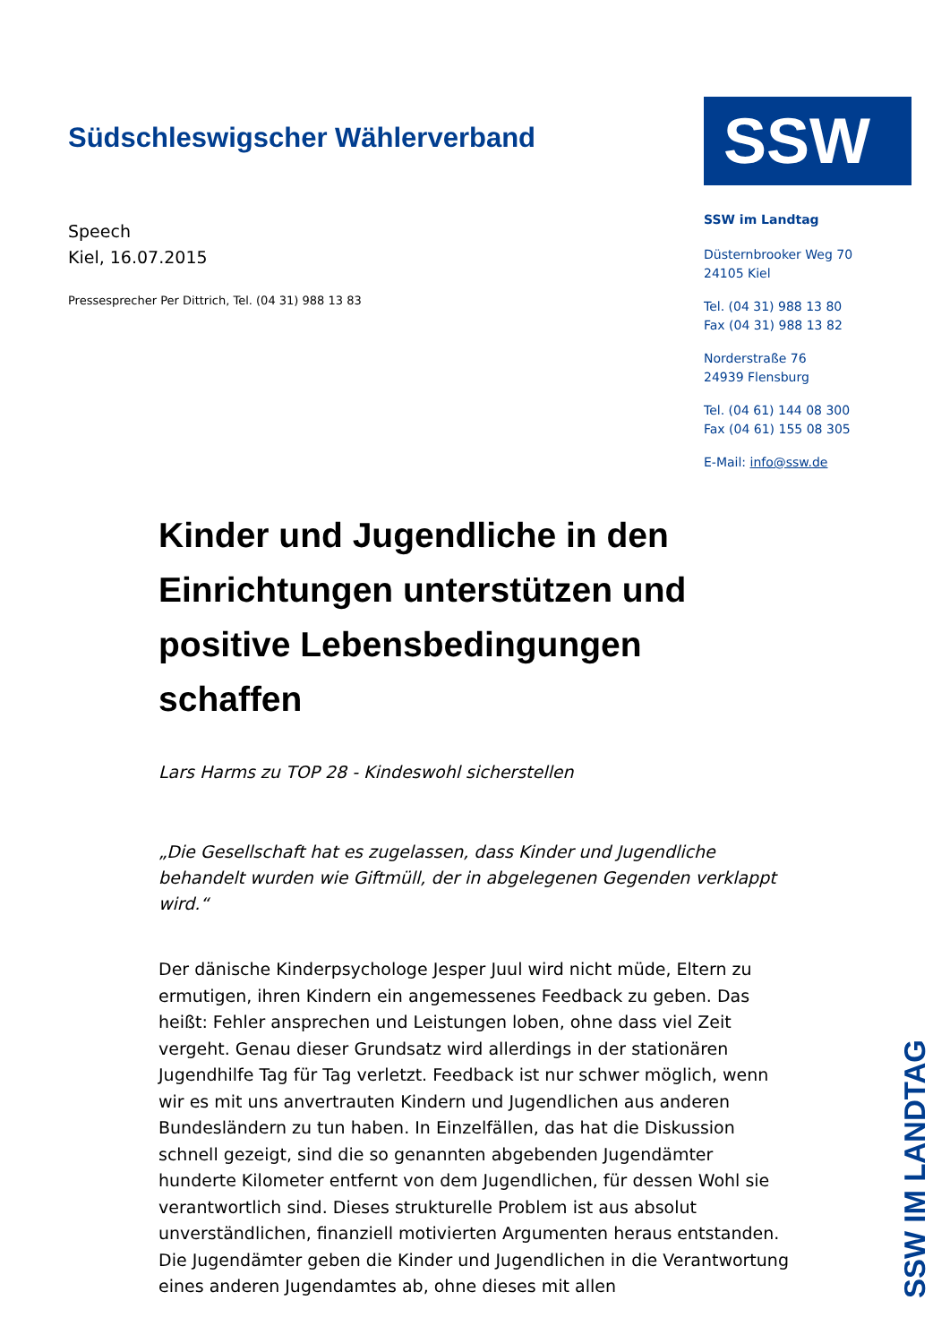Südschleswigscher Wählerverband
Speech
Kiel, 16.07.2015
Pressesprecher Per Dittrich, Tel. (04 31) 988 13 83
SSW
SSW im Landtag
Düsternbrooker Weg 70
24105 Kiel
Tel. (04 31) 988 13 80
Fax (04 31) 988 13 82
Norderstraße 76
24939 Flensburg
Tel. (04 61) 144 08 300
Fax (04 61) 155 08 305
E-Mail: info@ssw.de
Kinder und Jugendliche in den Einrichtungen unterstützen und positive Lebensbedingungen schaffen
Lars Harms zu TOP 28 - Kindeswohl sicherstellen
„Die Gesellschaft hat es zugelassen, dass Kinder und Jugendliche behandelt wurden wie Giftmüll, der in abgelegenen Gegenden verklappt wird.“
Der dänische Kinderpsychologe Jesper Juul wird nicht müde, Eltern zu ermutigen, ihren Kindern ein angemessenes Feedback zu geben. Das heißt: Fehler ansprechen und Leistungen loben, ohne dass viel Zeit vergeht. Genau dieser Grundsatz wird allerdings in der stationären Jugendhilfe Tag für Tag verletzt. Feedback ist nur schwer möglich, wenn wir es mit uns anvertrauten Kindern und Jugendlichen aus anderen Bundesländern zu tun haben. In Einzelfällen, das hat die Diskussion schnell gezeigt, sind die so genannten abgebenden Jugendämter hunderte Kilometer entfernt von dem Jugendlichen, für dessen Wohl sie verantwortlich sind. Dieses strukturelle Problem ist aus absolut unverständlichen, finanziell motivierten Argumenten heraus entstanden. Die Jugendämter geben die Kinder und Jugendlichen in die Verantwortung eines anderen Jugendamtes ab, ohne dieses mit allen
SSW IM LANDTAG